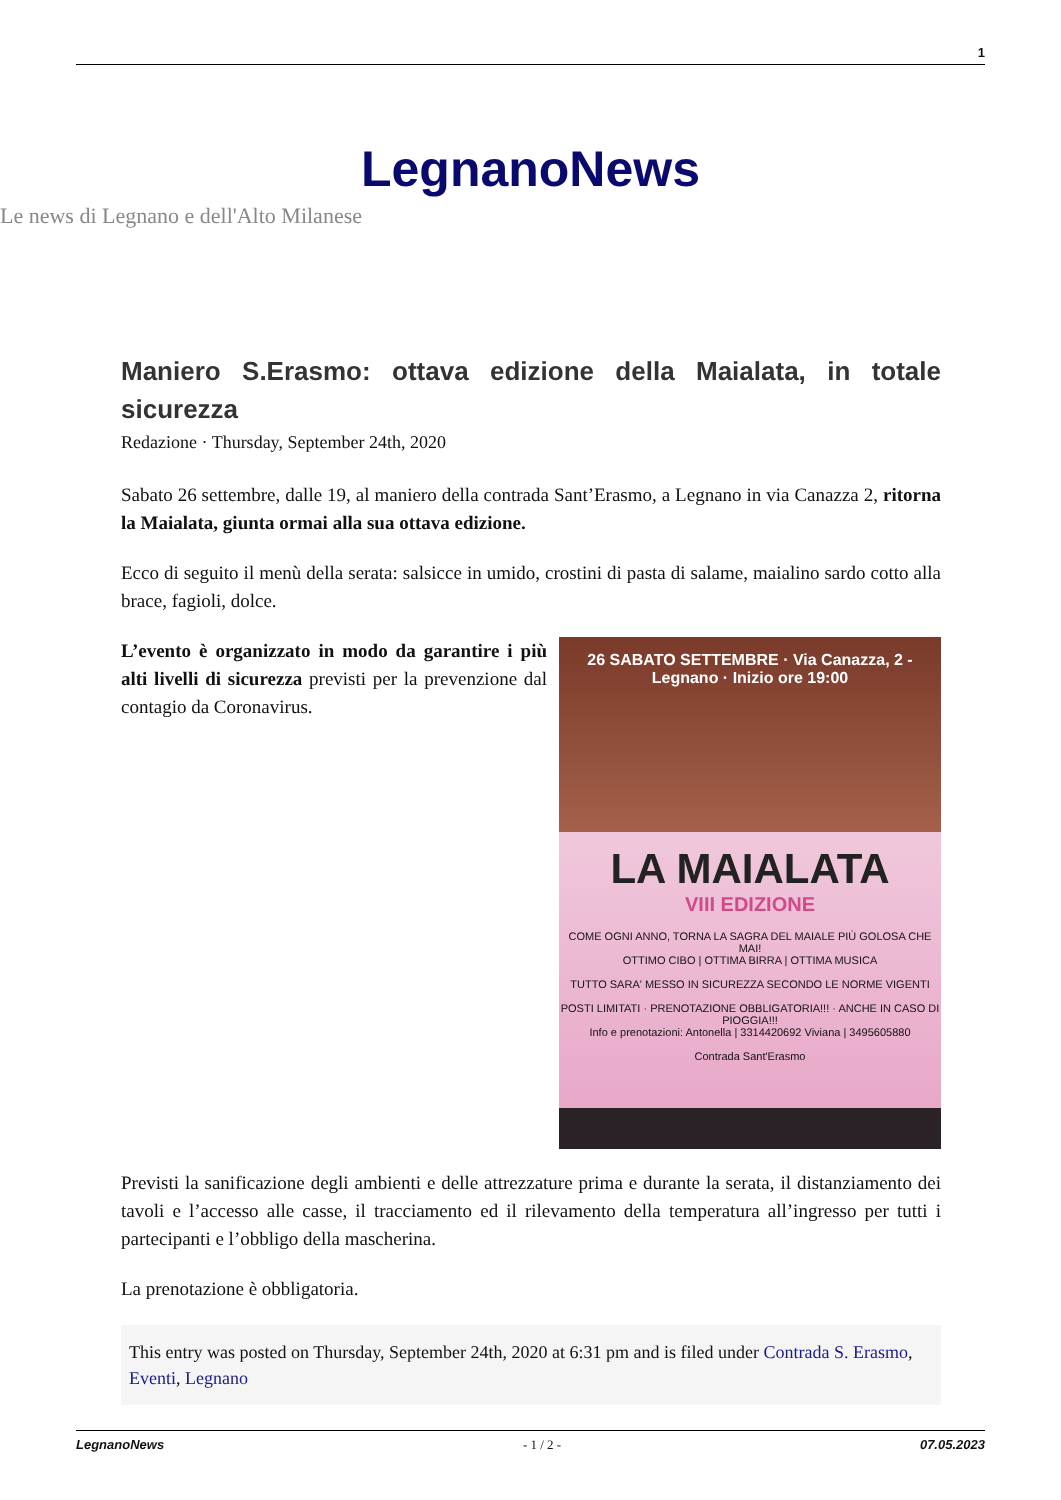1
LegnanoNews
Le news di Legnano e dell'Alto Milanese
Maniero S.Erasmo: ottava edizione della Maialata, in totale sicurezza
Redazione · Thursday, September 24th, 2020
Sabato 26 settembre, dalle 19, al maniero della contrada Sant’Erasmo, a Legnano in via Canazza 2, ritorna la Maialata, giunta ormai alla sua ottava edizione.
Ecco di seguito il menù della serata: salsicce in umido, crostini di pasta di salame, maialino sardo cotto alla brace, fagioli, dolce.
26 SABATO SETTEMBRE · Via Canazza, 2 - Legnano · Inizio ore 19:00
LA MAIALATA
VIII EDIZIONE
COME OGNI ANNO, TORNA LA SAGRA DEL MAIALE PIÙ GOLOSA CHE MAI!
OTTIMO CIBO | OTTIMA BIRRA | OTTIMA MUSICA
TUTTO SARA' MESSO IN SICUREZZA SECONDO LE NORME VIGENTI
POSTI LIMITATI · PRENOTAZIONE OBBLIGATORIA!!! · ANCHE IN CASO DI PIOGGIA!!!
Info e prenotazioni: Antonella | 3314420692 Viviana | 3495605880
Contrada Sant'Erasmo
L’evento è organizzato in modo da garantire i più alti livelli di sicurezza previsti per la prevenzione dal contagio da Coronavirus.
Previsti la sanificazione degli ambienti e delle attrezzature prima e durante la serata, il distanziamento dei tavoli e l’accesso alle casse, il tracciamento ed il rilevamento della temperatura all’ingresso per tutti i partecipanti e l’obbligo della mascherina.
La prenotazione è obbligatoria.
This entry was posted on Thursday, September 24th, 2020 at 6:31 pm and is filed under Contrada S. Erasmo, Eventi, Legnano
LegnanoNews - 1 / 2 - 07.05.2023